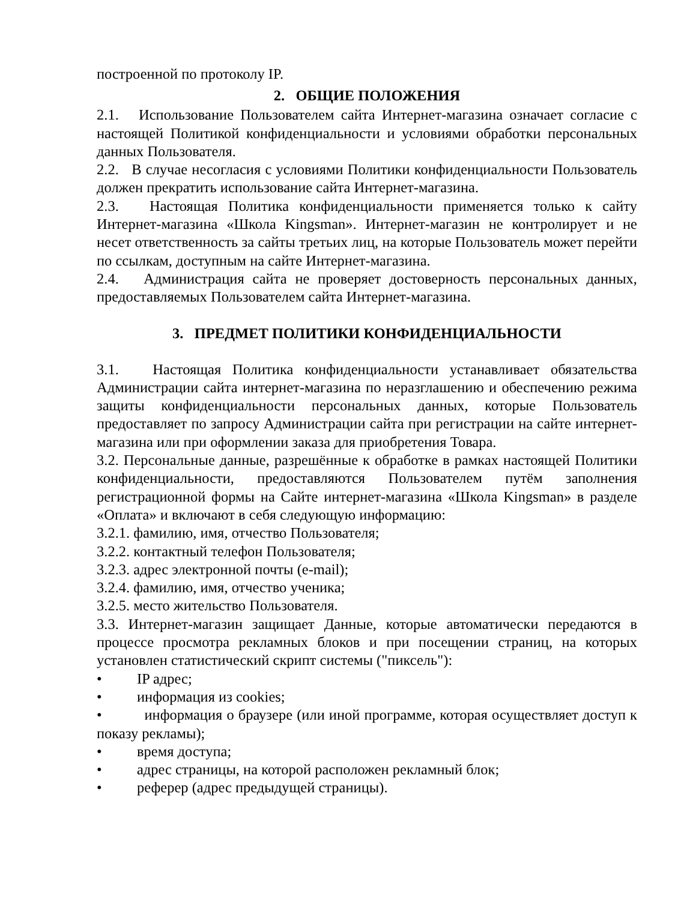построенной по протоколу IP.
2. ОБЩИЕ ПОЛОЖЕНИЯ
2.1. Использование Пользователем сайта Интернет-магазина означает согласие с настоящей Политикой конфиденциальности и условиями обработки персональных данных Пользователя.
2.2. В случае несогласия с условиями Политики конфиденциальности Пользователь должен прекратить использование сайта Интернет-магазина.
2.3. Настоящая Политика конфиденциальности применяется только к сайту Интернет-магазина «Школа Kingsman». Интернет-магазин не контролирует и не несет ответственность за сайты третьих лиц, на которые Пользователь может перейти по ссылкам, доступным на сайте Интернет-магазина.
2.4. Администрация сайта не проверяет достоверность персональных данных, предоставляемых Пользователем сайта Интернет-магазина.
3. ПРЕДМЕТ ПОЛИТИКИ КОНФИДЕНЦИАЛЬНОСТИ
3.1. Настоящая Политика конфиденциальности устанавливает обязательства Администрации сайта интернет-магазина по неразглашению и обеспечению режима защиты конфиденциальности персональных данных, которые Пользователь предоставляет по запросу Администрации сайта при регистрации на сайте интернет-магазина или при оформлении заказа для приобретения Товара.
3.2. Персональные данные, разрешённые к обработке в рамках настоящей Политики конфиденциальности, предоставляются Пользователем путём заполнения регистрационной формы на Сайте интернет-магазина «Школа Kingsman» в разделе «Оплата» и включают в себя следующую информацию:
3.2.1. фамилию, имя, отчество Пользователя;
3.2.2. контактный телефон Пользователя;
3.2.3. адрес электронной почты (e-mail);
3.2.4. фамилию, имя, отчество ученика;
3.2.5. место жительство Пользователя.
3.3. Интернет-магазин защищает Данные, которые автоматически передаются в процессе просмотра рекламных блоков и при посещении страниц, на которых установлен статистический скрипт системы ("пиксель"):
• IP адрес;
• информация из cookies;
• информация о браузере (или иной программе, которая осуществляет доступ к показу рекламы);
• время доступа;
• адрес страницы, на которой расположен рекламный блок;
• реферер (адрес предыдущей страницы).